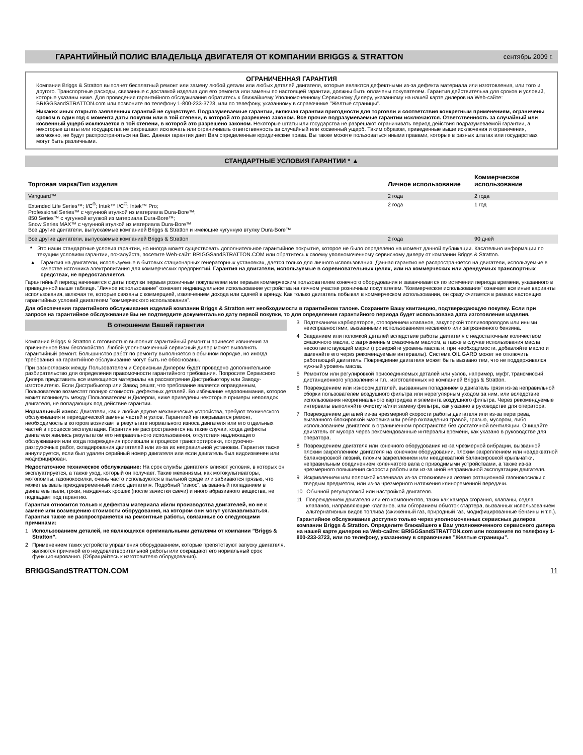ГАРАНТИЙНЫЙ ПОЛИС ВЛАДЕЛЬЦА ДВИГАТЕЛЯ ОТ КОМПАНИИ BRIGGS & STRATTON
сентябрь 2009 г.
ОГРАНИЧЕННАЯ ГАРАНТИЯ
Компания Briggs & Stratton выполнет бесплатный ремонт или замену любой детали или любых деталей двигателя, которые являются дефектными из-за дефекта материала или изготовления, или того и другого. Транспортные расходы, связанные с доставкой изделия для его ремонта или замены по настоящей гарантии, должны быть оплачены покупателем. Гарантия действительна для сроков и условий, которые указаны ниже. Для проведения гарантийного обслуживания обратитесь к ближайшему Уполномоченному Сервисному Дилеру, указанному на нашей карте дилеров на Web-сайте: BRIGGSandSTRATTON.com или позвоните по телефону 1-800-233-3723, или по телефону, указанному в справочнике ”Желтые страницы”.
Никаких иных открыто заявленных гарантий не существует. Подразумеваемые гарантии, включая гарантии пригодности для торговли и соответствия конкретным применениям, ограничены сроком в один год с момента даты покупки или в той степени, в которой это разрешено законом. Все прочие подразумеваемые гарантии исключаются. Ответственность за случайный или косвенный ущерб исключается в той степени, в которой это разрешено законом. Некоторые штаты или государства не разрешают ограничивать период действия подразумеваемой гарантии, а некоторые штаты или государства не разрешают исключать или ограничивать ответственность за случайный или косвенный ущерб. Таким образом, приведенные выше исключения и ограничения, возможно, не будут распространяться на Вас. Данная гарантия дает Вам определенные юридические права. Вы также можете пользоваться иными правами, которые в разных штатах или государствах могут быть различными.
СТАНДАРТНЫЕ УСЛОВИЯ ГАРАНТИИ * ▲
| Торговая марка/Тип изделия | Личное использование | Коммерческое использование |
| --- | --- | --- |
| Vanguard™ | 2 года | 2 года |
| Extended Life Series™; I/C<sup>®</sup>; Intek™ I/C<sup>®</sup>; Intek™ Pro; Professional Series™ с чугунной втулкой из материала Dura-Bore™; 850 Series™ с чугунной втулкой из материала Dura-Bore™; Snow Series MAX™ с чугунной втулкой из материала Dura-Bore™ Все другие двигатели, выпускаемые компанией Briggs & Stratton и имеющие чугунную втулку Dura-Bore™ | 2 года | 1 год |
| Все другие двигатели, выпускаемые компанией Briggs & Stratton | 2 года | 90 дней |
* Это наши стандартные условия гарантии, но иногда может существовать дополнительное гарантийное покрытие, которое не было определено на момент данной публикации. Касательно информации по текущим условиям гарантии, пожалуйста, посетите Web-сайт: BRIGGSandSTRATTON.COM или обратитесь к своему уполномоченному сервисному дилеру от компании Briggs & Stratton.
▲ Гарантия на двигатели, используемые в бытовых стационарных генераторных установках, дается только для личного использования. Данная гарантия не распространяется на двигатели, используемые в качестве источника электропитания для коммерческих предприятий. Гарантия на двигатели, используемые в соревновательных целях, или на коммерческих или арендуемых транспортных средствах, не предоставляется.
Гарантийный период начинается с даты покупки первым розничным покупателем или первым коммерческим пользователем конечного оборудования и заканчивается по истечении периода времени, указанного в приведенной выше таблице. ”Личное использование” означает индивидуальное использование устройства на личном участке розничным покупателем. ”Коммерческое использование” означает все иные варианты использования, включая те, которые связаны с коммерцией, извлечением дохода или сдачей в аренду. Как только двигатель побывал в коммерческом использовании, он сразу считается в рамках настоящих гарантийных условий двигателем ”коммерческого использования”.
Для обеспечения гарантийного обслуживания изделий компании Briggs & Stratton нет необходимости в гарантийном талоне. Сохраните Вашу квитанцию, подтверждающую покупку. Если при запросе на гарантийное обслуживание Вы не подтвердите документально дату первой покупки, то для определения гарантийного периода будет использована дата изготовления изделия.
В отношении Вашей гарантии
Компания Briggs & Stratton с готовностью выполнит гарантийный ремонт и принесет извинения за причиненное Вам беспокойство. Любой уполномоченный сервисный дилер может выполнять гарантийный ремонт. Большинство работ по ремонту выполняется в обычном порядке, но иногда требования на гарантийное обслуживание могут быть не обоснованы.
При разногласиях между Пользователем и Сервисным Дилером будет проведено дополнительное разбирательство для определения правомочности гарантийного требования. Попросите Сервисного Дилера представить все имеющиеся материалы на рассмотрение Дистрибьютору или Заводу-изготовителю. Если Дистрибьютор или Завод решат, что требование является оправданным, Пользователю возместят полную стоимость дефектных деталей. Во избежание недопонимания, которое может возникнуть между Пользователем и Дилером, ниже приведены некоторые примеры неполадок двигателя, не попадающих под действие гарантии.
Нормальный износ: Двигатели, как и любые другие механические устройства, требуют технического обслуживания и периодической замены частей и узлов. Гарантией не покрывается ремонт, необходимость в котором возникает в результате нормального износа двигателя или его отдельных частей в процессе эксплуатации. Гарантия не распространяется на такие случаи, когда дефекты двигателя явились результатом его неправильного использования, отсутствия надлежащего обслуживания или когда повреждения произошли в процессе транспортировки, погрузочно-разгрузочных работ, складирования двигателей или из-за их неправильной установки. Гарантия также аннулируется, если был удален серийный номер двигателя или если двигатель был видоизменен или модифицирован.
Недостаточное техническое обслуживание: На срок службы двигателя влияют условия, в которых он эксплуатируется, а также уход, который он получает. Такие механизмы, как мотокультиваторы, мотопомпы, газонокосилки, очень часто используются в пыльной среде или забиваются грязью, что может вызвать преждевременный износ двигателя. Подобный ”износ”, вызванный попаданием в двигатель пыли, грязи, наждачных крошек (после зачистки свечи) и иного абразивного вещества, не подпадает под гарантию.
Гарантия относится только к дефектам материала и/или производства двигателей, но не к замене или возмещению стоимости оборудования, на котором они могут устанавливаться. Гарантия также не распространяется на ремонтные работы, связанные со следующими причинами:
1 Использованием деталей, не являющихся оригинальными деталями от компании ”Briggs & Stratton”.
2 Применением таких устройств управления оборудованием, которые препятствуют запуску двигателя, являются причиной его неудовлетворительной работы или сокращают его нормальный срок функционирования. (Обращайтесь к изготовителю оборудования).
3 Подтеканием карбюраторов, стопорением клапанов, закупоркой топливопроводов или иными неисправностями, вызванными использованием несвежего или загрязненного бензина.
4 Заеданием или поломкой деталей вследствие работы двигателя с недостаточным количеством смазочного масла, с загрязненным смазочным маслом, а также в случае использования масла несоответствующей марки (проверяйте уровень масла и, при необходимости, добавляйте масло и заменяйте его через рекомендуемые интервалы). Система OIL GARD может не отключить работающий двигатель. Повреждение двигателя может быть вызвано тем, что не поддерживался нужный уровень масла.
5 Ремонтом или регулировкой присоединяемых деталей или узлов, например, муфт, трансмиссий, дистанционного управления и т.п., изготовленных не компанией Briggs & Stratton.
6 Повреждением или износом деталей, вызванным попаданием в двигатель грязи из-за неправильной сборки пользователем воздушного фильтра или нерегулярным уходом за ним, или вследствие использования неоригинального картриджа и элемента воздушного фильтра. Через рекомендуемые интервалы выполняйте очистку и/или замену фильтра, как указано в руководстве для оператора.
7 Повреждением деталей из-за чрезмерной скорости работы двигателя или из-за перегрева, вызванного блокировкой маховика или ребер охлаждения травой, грязью, мусором, либо использованием двигателя в ограниченном пространстве без достаточной вентиляции. Очищайте двигатель от мусора через рекомендованные интервалы времени, как указано в руководстве для оператора.
8 Повреждением двигателя или конечного оборудования из-за чрезмерной вибрации, вызванной плохим закреплением двигателя на конечном оборудовании, плохим закреплением или неадекватной балансировкой лезвий, плохим закреплением или неадекватной балансировкой крыльчатки, неправильным соединением коленчатого вала с приводимыми устройствами, а также из-за чрезмерного повышения скорости работы или из-за иной неправильной эксплуатации двигателя.
9 Искривлением или поломкой коленвала из-за столкновения лезвия ротационной газонокосилки с твердым предметом, или из-за чрезмерного натяжения клиноременной передачи.
10 Обычной регулировкой или настройкой двигателя.
11 Повреждением двигателя или его компонентов, таких как камера сгорания, клапаны, седла клапанов, направляющие клапанов, или обгоранием обмоток стартера, вызванных использованием альтернативных видов топлива (сжиженный газ, природный газ, модифицированные бензины и т.п.).
Гарантийное обслуживание доступно только через уполномоченных сервисных дилеров компании Briggs & Stratton. Определите ближайшего к Вам уполномоченного сервисного дилера на нашей карте дилеров на Web-сайте: BRIGGSandSTRATTON.com или позвоните по телефону 1-800-233-3723, или по телефону, указанному в справочнике ”Желтые страницы”.
BRIGGSandSTRATTON.COM 11